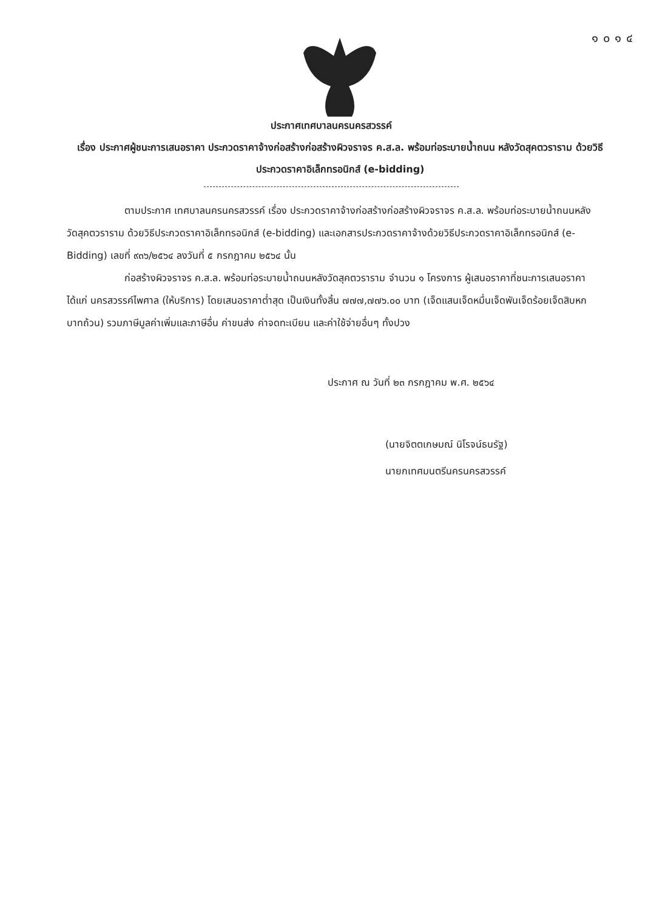๑๐๑๔
ประกาศเทศบาลนครนครสวรรค์
เรื่อง ประกาศผู้ชนะการเสนอราคา ประกวดราคาจ้างก่อสร้างก่อสร้างผิวจราจร ค.ส.ล. พร้อมท่อระบายน้ำถนน หลังวัดสุคตวราราม ด้วยวิธีประกวดราคาอิเล็กทรอนิกส์ (e-bidding)
ตามประกาศ เทศบาลนครนครสวรรค์ เรื่อง ประกวดราคาจ้างก่อสร้างก่อสร้างผิวจราจร ค.ส.ล. พร้อมท่อระบายน้ำถนนหลังวัดสุคตวราราม ด้วยวิธีประกวดราคาอิเล็กทรอนิกส์ (e-bidding) และเอกสารประกวดราคาจ้างด้วยวิธีประกวดราคาอิเล็กทรอนิกส์ (e-Bidding) เลขที่ ๙๓๖/๒๕๖๔ ลงวันที่ ๕ กรกฎาคม ๒๕๖๔ นั้น
ก่อสร้างผิวจราจร ค.ส.ล. พร้อมท่อระบายน้ำถนนหลังวัดสุคตวราราม จำนวน ๑ โครงการ ผู้เสนอราคาที่ชนะการเสนอราคา ได้แก่ นครสวรรค์ไพศาล (ให้บริการ) โดยเสนอราคาต่ำสุด เป็นเงินทั้งสิ้น ๗๗๗,๗๗๖.๐๐ บาท (เจ็ดแสนเจ็ดหมื่นเจ็ดพันเจ็ดร้อยเจ็ดสิบหกบาทถ้วน) รวมภาษีมูลค่าเพิ่มและภาษีอื่น ค่าขนส่ง ค่าจดทะเบียน และค่าใช้จ่ายอื่นๆ ทั้งปวง
ประกาศ ณ วันที่ ๒๓ กรกฎาคม พ.ศ. ๒๕๖๔
(นายจิตตเกษมณ์ นิโรจน์ธนรัฐ)
นายกเทศมนตรีนครนครสวรรค์